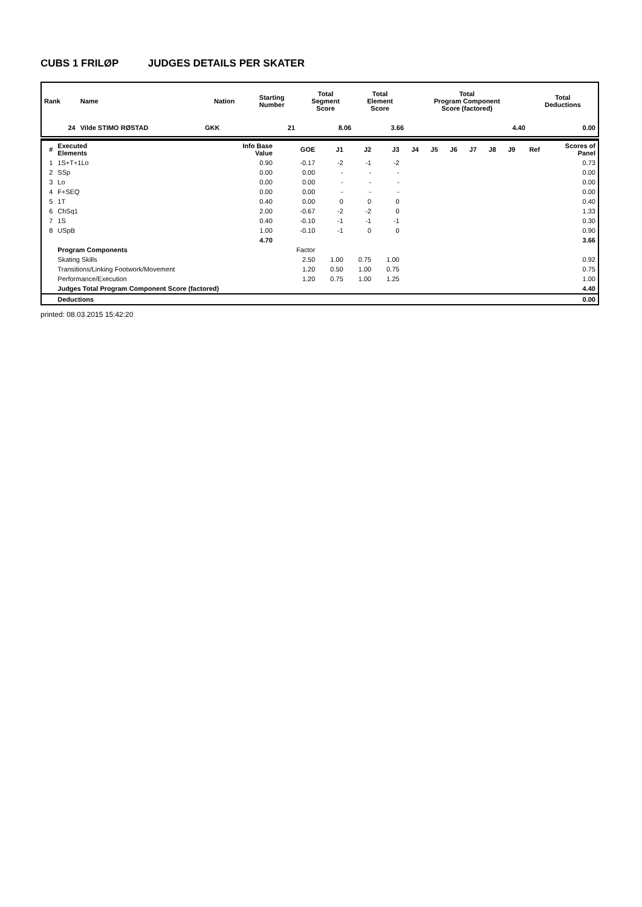CUBS 1 FRILØP JUDGES DETAILS PER SKATER
| Rank | Name | Nation | Starting Number | Total Segment Score | Total Element Score | Total Program Component Score (factored) | Total Deductions |
| --- | --- | --- | --- | --- | --- | --- | --- |
| 24 | Vilde STIMO RØSTAD | GKK | 21 | 8.06 | 3.66 | 4.40 | 0.00 |
| # | Executed Elements | Info Base Value | GOE | J1 | J2 | J3 | J4 | J5 | J6 | J7 | J8 | J9 | Ref | Scores of Panel |
| --- | --- | --- | --- | --- | --- | --- | --- | --- | --- | --- | --- | --- | --- | --- |
| 1 | 1S+T+1Lo | 0.90 | -0.17 | -2 | -1 | -2 | | | | | | | | 0.73 |
| 2 | SSp | 0.00 | 0.00 | - | - | - | | | | | | | | 0.00 |
| 3 | Lo | 0.00 | 0.00 | - | - | - | | | | | | | | 0.00 |
| 4 | F+SEQ | 0.00 | 0.00 | - | - | - | | | | | | | | 0.00 |
| 5 | 1T | 0.40 | 0.00 | 0 | 0 | 0 | | | | | | | | 0.40 |
| 6 | ChSq1 | 2.00 | -0.67 | -2 | -2 | 0 | | | | | | | | 1.33 |
| 7 | 1S | 0.40 | -0.10 | -1 | -1 | -1 | | | | | | | | 0.30 |
| 8 | USpB | 1.00 | -0.10 | -1 | 0 | 0 | | | | | | | | 0.90 |
| | | 4.70 | | | | | | | | | | | | 3.66 |
| | Program Components | | Factor | | | | | | | | | | | |
| | Skating Skills | | 2.50 | 1.00 | 0.75 | 1.00 | | | | | | | | 0.92 |
| | Transitions/Linking Footwork/Movement | | 1.20 | 0.50 | 1.00 | 0.75 | | | | | | | | 0.75 |
| | Performance/Execution | | 1.20 | 0.75 | 1.00 | 1.25 | | | | | | | | 1.00 |
| | Judges Total Program Component Score (factored) | | | | | | | | | | | | | 4.40 |
| | Deductions | | | | | | | | | | | | | 0.00 |
printed: 08.03.2015 15:42:20